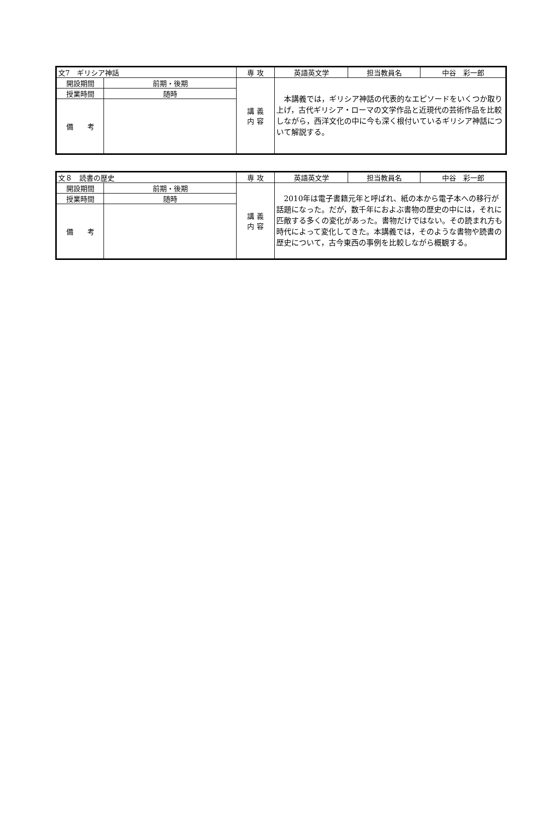| 文7 ギリシア神話 | | 専 攻 | 英語英文学 | 担当教員名 | 中谷 彩一郎 |
| 開設期間 | 前期・後期 | 講 義 内 容 | 本講義では，ギリシア神話の代表的なエピソードをいくつか取り上げ，古代ギリシア・ローマの文学作品と近現代の芸術作品を比較しながら，西洋文化の中に今も深く根付いているギリシア神話について解説する。 | | |
| 授業時間 | 随時 | | | | |
| 備 考 | | | | | |
| 文８ 読書の歴史 | | 専 攻 | 英語英文学 | 担当教員名 | 中谷 彩一郎 |
| 開設期間 | 前期・後期 | 講 義 内 容 | 2010年は電子書籍元年と呼ばれ、紙の本から電子本への移行が話題になった。だが，数千年におよぶ書物の歴史の中には，それに匹敵する多くの変化があった。書物だけではない。その読まれ方も時代によって変化してきた。本講義では，そのような書物や読書の歴史について，古今東西の事例を比較しながら概観する。 | | |
| 授業時間 | 随時 | | | | |
| 備 考 | | | | | |